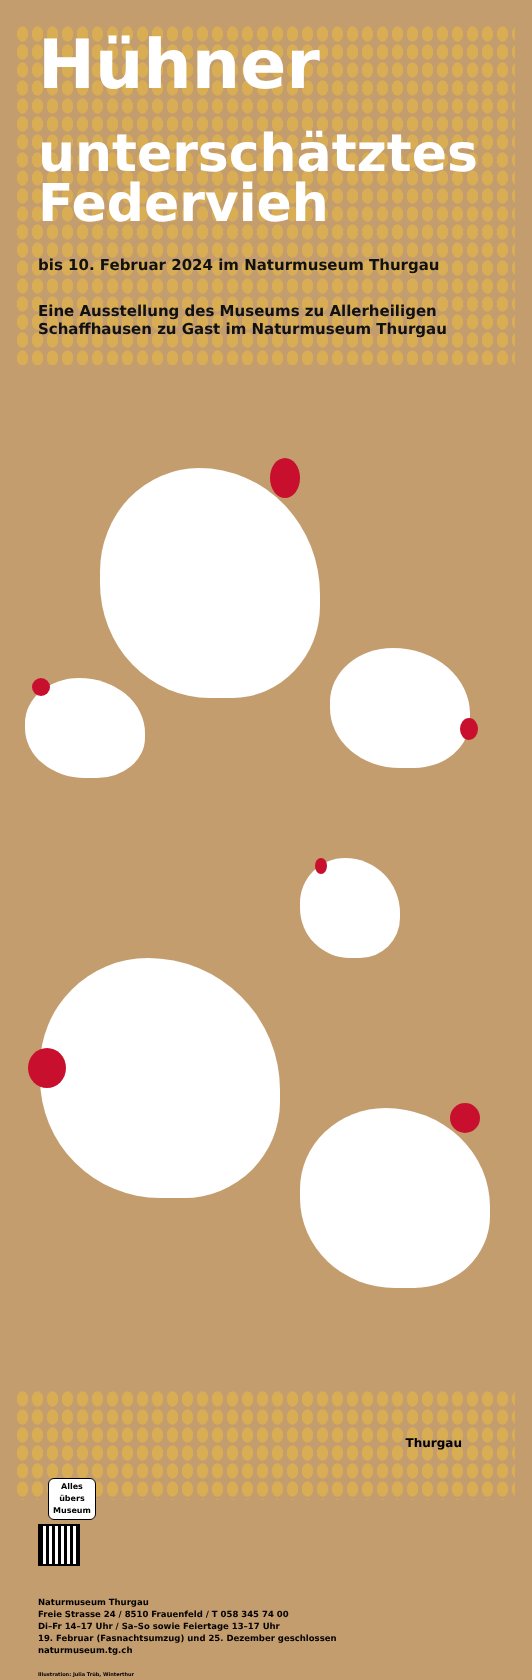Hühner
unterschätztes Federvieh
bis 10. Februar 2024 im Naturmuseum Thurgau
Eine Ausstellung des Museums zu Allerheiligen Schaffhausen zu Gast im Naturmuseum Thurgau
Alles
übers
Museum
Naturmuseum Thurgau
Freie Strasse 24 / 8510 Frauenfeld / T 058 345 74 00
Di–Fr 14–17 Uhr / Sa–So sowie Feiertage 13–17 Uhr
19. Februar (Fasnachtsumzug) und 25. Dezember geschlossen
naturmuseum.tg.ch
Illustration: Julia Trüb, Winterthur
Thurgau